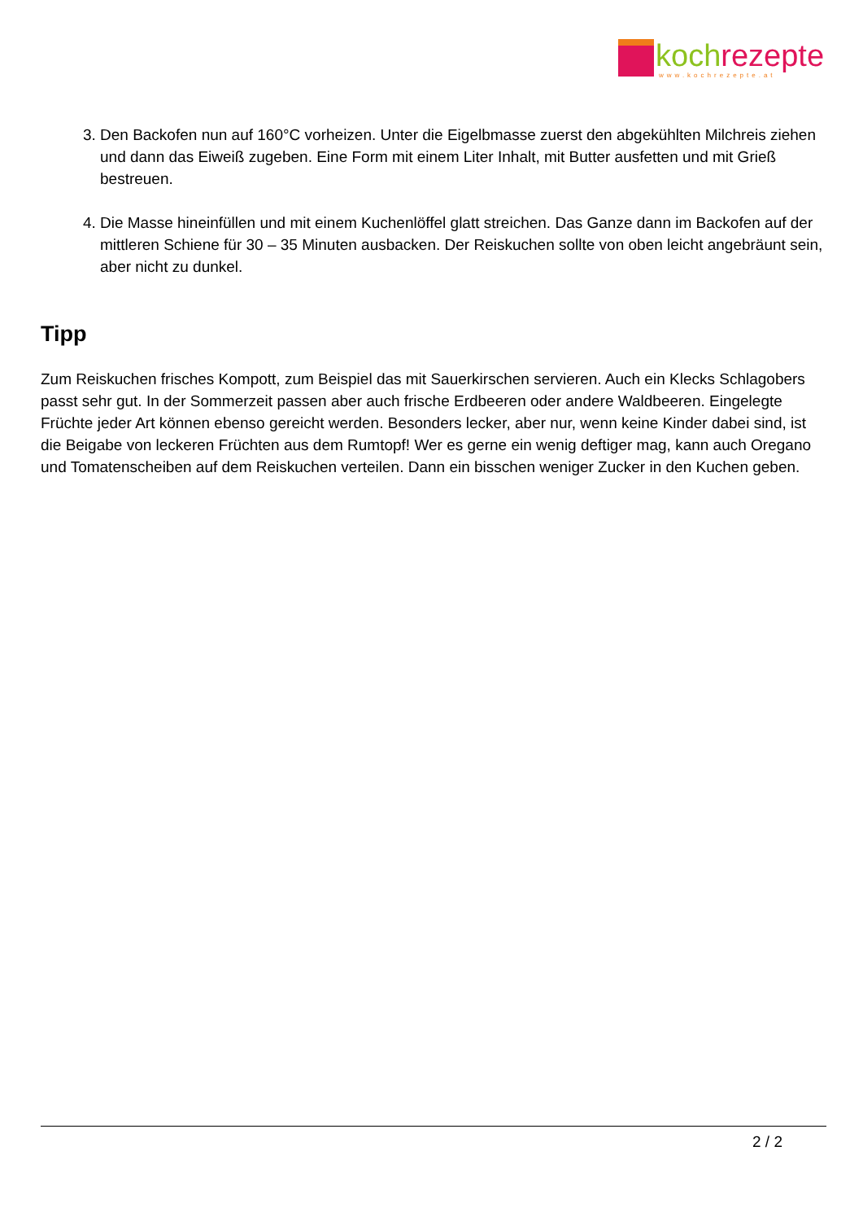koch rezepte
www.kochrezepte.at
3. Den Backofen nun auf 160°C vorheizen. Unter die Eigelbmasse zuerst den abgekühlten Milchreis ziehen und dann das Eiweiß zugeben. Eine Form mit einem Liter Inhalt, mit Butter ausfetten und mit Grieß bestreuen.
4. Die Masse hineinfüllen und mit einem Kuchenlöffel glatt streichen. Das Ganze dann im Backofen auf der mittleren Schiene für 30 – 35 Minuten ausbacken. Der Reiskuchen sollte von oben leicht angebräunt sein, aber nicht zu dunkel.
Tipp
Zum Reiskuchen frisches Kompott, zum Beispiel das mit Sauerkirschen servieren. Auch ein Klecks Schlagobers passt sehr gut. In der Sommerzeit passen aber auch frische Erdbeeren oder andere Waldbeeren. Eingelegte Früchte jeder Art können ebenso gereicht werden. Besonders lecker, aber nur, wenn keine Kinder dabei sind, ist die Beigabe von leckeren Früchten aus dem Rumtopf! Wer es gerne ein wenig deftiger mag, kann auch Oregano und Tomatenscheiben auf dem Reiskuchen verteilen. Dann ein bisschen weniger Zucker in den Kuchen geben.
2 / 2